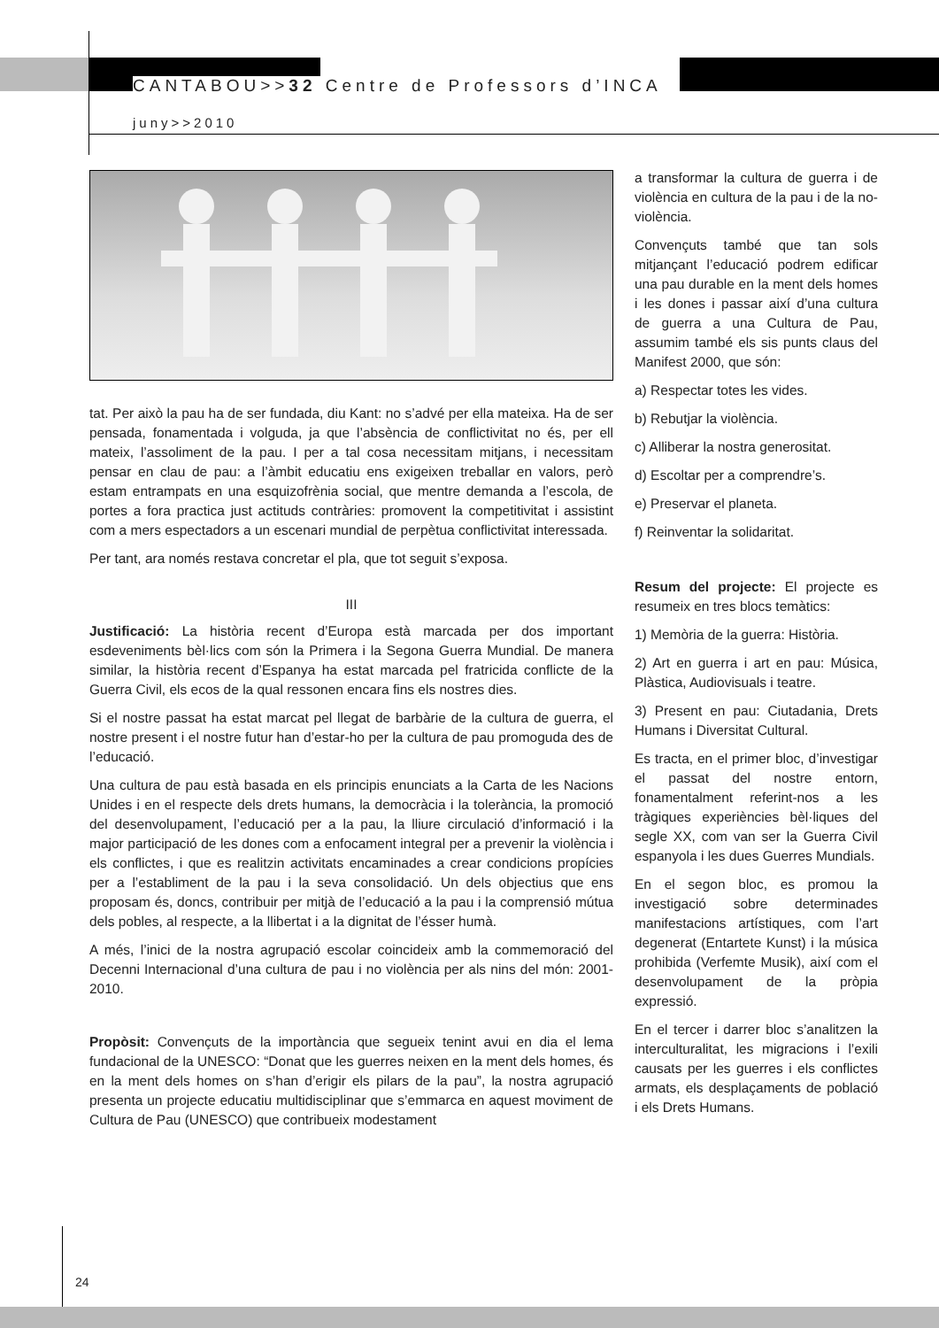CANTABOU>>32 Centre de Professors d’INCA
juny>>2010
tat. Per això la pau ha de ser fundada, diu Kant: no s’advé per ella mateixa. Ha de ser pensada, fonamentada i volguda, ja que l’absència de conflictivitat no és, per ell mateix, l’assoliment de la pau. I per a tal cosa necessitam mitjans, i necessitam pensar en clau de pau: a l’àmbit educatiu ens exigeixen treballar en valors, però estam entrampats en una esquizofrènia social, que mentre demanda a l’escola, de portes a fora practica just actituds contràries: promovent la competitivitat i assistint com a mers espectadors a un escenari mundial de perpètua conflictivitat interessada.
Per tant, ara només restava concretar el pla, que tot seguit s’exposa.
III
Justificació: La història recent d’Europa està marcada per dos important esdeveniments bèl·lics com són la Primera i la Segona Guerra Mundial. De manera similar, la història recent d’Espanya ha estat marcada pel fratricida conflicte de la Guerra Civil, els ecos de la qual ressonen encara fins els nostres dies.
Si el nostre passat ha estat marcat pel llegat de barbàrie de la cultura de guerra, el nostre present i el nostre futur han d’estar-ho per la cultura de pau promoguda des de l’educació.
Una cultura de pau està basada en els principis enunciats a la Carta de les Nacions Unides i en el respecte dels drets humans, la democràcia i la tolerància, la promoció del desenvolupament, l’educació per a la pau, la lliure circulació d’informació i la major participació de les dones com a enfocament integral per a prevenir la violència i els conflictes, i que es realitzin activitats encaminades a crear condicions propícies per a l’establiment de la pau i la seva consolidació. Un dels objectius que ens proposam és, doncs, contribuir per mitjà de l’educació a la pau i la comprensió mútua dels pobles, al respecte, a la llibertat i a la dignitat de l’ésser humà.
A més, l’inici de la nostra agrupació escolar coincideix amb la commemoració del Decenni Internacional d’una cultura de pau i no violència per als nins del món: 2001-2010.
Propòsit: Convençuts de la importància que segueix tenint avui en dia el lema fundacional de la UNESCO: “Donat que les guerres neixen en la ment dels homes, és en la ment dels homes on s’han d’erigir els pilars de la pau”, la nostra agrupació presenta un projecte educatiu multidisciplinar que s’emmarca en aquest moviment de Cultura de Pau (UNESCO) que contribueix modestament
a transformar la cultura de guerra i de violència en cultura de la pau i de la no-violència.
Convençuts també que tan sols mitjançant l’educació podrem edificar una pau durable en la ment dels homes i les dones i passar així d’una cultura de guerra a una Cultura de Pau, assumim també els sis punts claus del Manifest 2000, que són:
a) Respectar totes les vides.
b) Rebutjar la violència.
c) Alliberar la nostra generositat.
d) Escoltar per a comprendre’s.
e) Preservar el planeta.
f) Reinventar la solidaritat.
Resum del projecte: El projecte es resumeix en tres blocs temàtics:
1) Memòria de la guerra: Història.
2) Art en guerra i art en pau: Música, Plàstica, Audiovisuals i teatre.
3) Present en pau: Ciutadania, Drets Humans i Diversitat Cultural.
Es tracta, en el primer bloc, d’investigar el passat del nostre entorn, fonamentalment referint-nos a les tràgiques experiències bèl·liques del segle XX, com van ser la Guerra Civil espanyola i les dues Guerres Mundials.
En el segon bloc, es promou la investigació sobre determinades manifestacions artístiques, com l’art degenerat (Entartete Kunst) i la música prohibida (Verfemte Musik), així com el desenvolupament de la pròpia expressió.
En el tercer i darrer bloc s’analitzen la interculturalitat, les migracions i l’exili causats per les guerres i els conflictes armats, els desplaçaments de població i els Drets Humans.
24